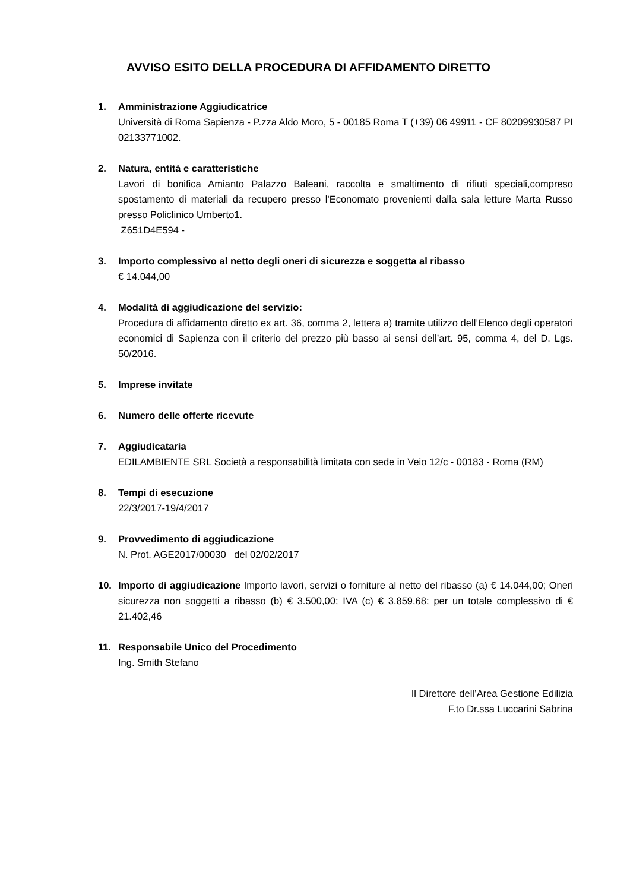AVVISO ESITO DELLA PROCEDURA DI AFFIDAMENTO DIRETTO
1. Amministrazione Aggiudicatrice
Università di Roma Sapienza - P.zza Aldo Moro, 5 - 00185 Roma T (+39) 06 49911 - CF 80209930587 PI 02133771002.
2. Natura, entità e caratteristiche
Lavori di bonifica Amianto Palazzo Baleani, raccolta e smaltimento di rifiuti speciali,compreso spostamento di materiali da recupero presso l'Economato provenienti dalla sala letture Marta Russo presso Policlinico Umberto1.
Z651D4E594 -
3. Importo complessivo al netto degli oneri di sicurezza e soggetta al ribasso
€ 14.044,00
4. Modalità di aggiudicazione del servizio:
Procedura di affidamento diretto ex art. 36, comma 2, lettera a) tramite utilizzo dell’Elenco degli operatori economici di Sapienza con il criterio del prezzo più basso ai sensi dell’art. 95, comma 4, del D. Lgs. 50/2016.
5. Imprese invitate
6. Numero delle offerte ricevute
7. Aggiudicataria
EDILAMBIENTE SRL Società a responsabilità limitata con sede in Veio 12/c - 00183 - Roma (RM)
8. Tempi di esecuzione
22/3/2017-19/4/2017
9. Provvedimento di aggiudicazione
N. Prot. AGE2017/00030 del 02/02/2017
10. Importo di aggiudicazione Importo lavori, servizi o forniture al netto del ribasso (a) € 14.044,00; Oneri sicurezza non soggetti a ribasso (b) € 3.500,00; IVA (c) € 3.859,68; per un totale complessivo di € 21.402,46
11. Responsabile Unico del Procedimento
Ing. Smith Stefano
Il Direttore dell’Area Gestione Edilizia
F.to Dr.ssa Luccarini Sabrina